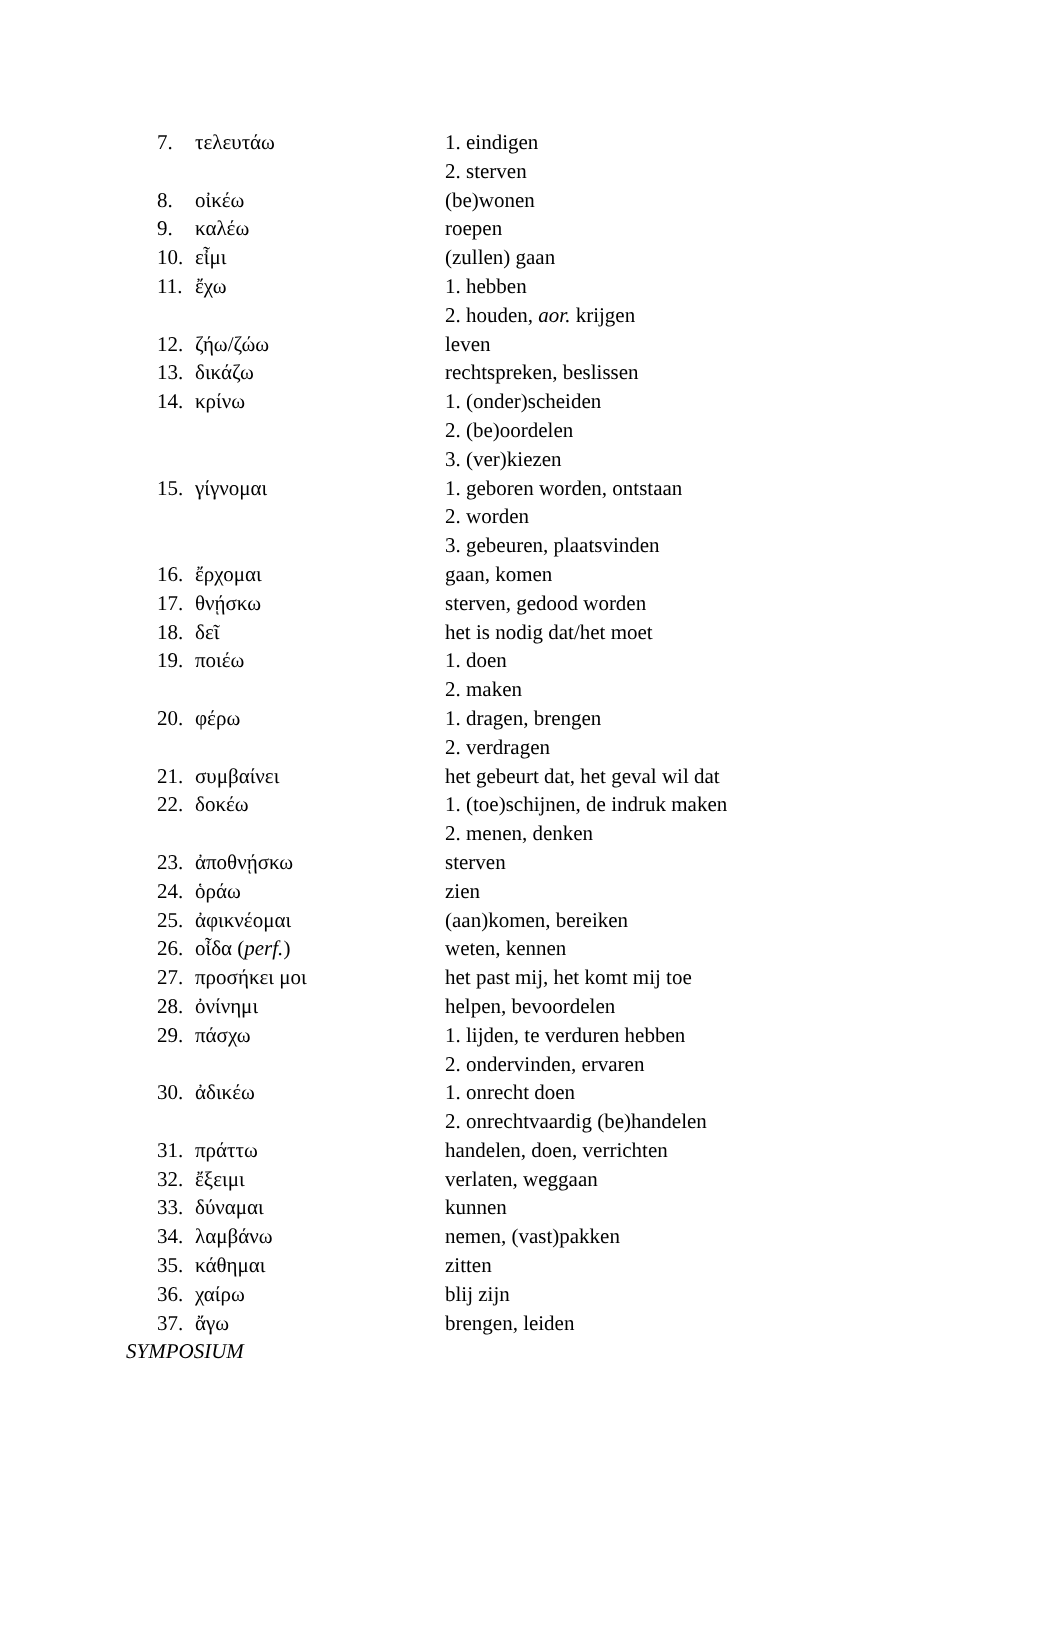| 7. | τελευτάω | 1. eindigen |
| | | 2. sterven |
| 8. | οἰκέω | (be)wonen |
| 9. | καλέω | roepen |
| 10. | εἶμι | (zullen) gaan |
| 11. | ἔχω | 1. hebben |
| | | 2. houden, aor. krijgen |
| 12. | ζήω/ζώω | leven |
| 13. | δικάζω | rechtspreken, beslissen |
| 14. | κρίνω | 1. (onder)scheiden |
| | | 2. (be)oordelen |
| | | 3. (ver)kiezen |
| 15. | γίγνομαι | 1. geboren worden, ontstaan |
| | | 2. worden |
| | | 3. gebeuren, plaatsvinden |
| 16. | ἔρχομαι | gaan, komen |
| 17. | θνῄσκω | sterven, gedood worden |
| 18. | δεῖ | het is nodig dat/het moet |
| 19. | ποιέω | 1. doen |
| | | 2. maken |
| 20. | φέρω | 1. dragen, brengen |
| | | 2. verdragen |
| 21. | συμβαίνει | het gebeurt dat, het geval wil dat |
| 22. | δοκέω | 1. (toe)schijnen, de indruk maken |
| | | 2. menen, denken |
| 23. | ἀποθνῄσκω | sterven |
| 24. | ὁράω | zien |
| 25. | ἀφικνέομαι | (aan)komen, bereiken |
| 26. | οἶδα ( perf. ) | weten, kennen |
| 27. | προσήκει μοι | het past mij, het komt mij toe |
| 28. | ὀνίνημι | helpen, bevoordelen |
| 29. | πάσχω | 1. lijden, te verduren hebben |
| | | 2. ondervinden, ervaren |
| 30. | ἀδικέω | 1. onrecht doen |
| | | 2. onrechtvaardig (be)handelen |
| 31. | πράττω | handelen, doen, verrichten |
| 32. | ἔξειμι | verlaten, weggaan |
| 33. | δύναμαι | kunnen |
| 34. | λαμβάνω | nemen, (vast)pakken |
| 35. | κάθημαι | zitten |
| 36. | χαίρω | blij zijn |
| 37. | ἄγω | brengen, leiden |
SYMPOSIUM